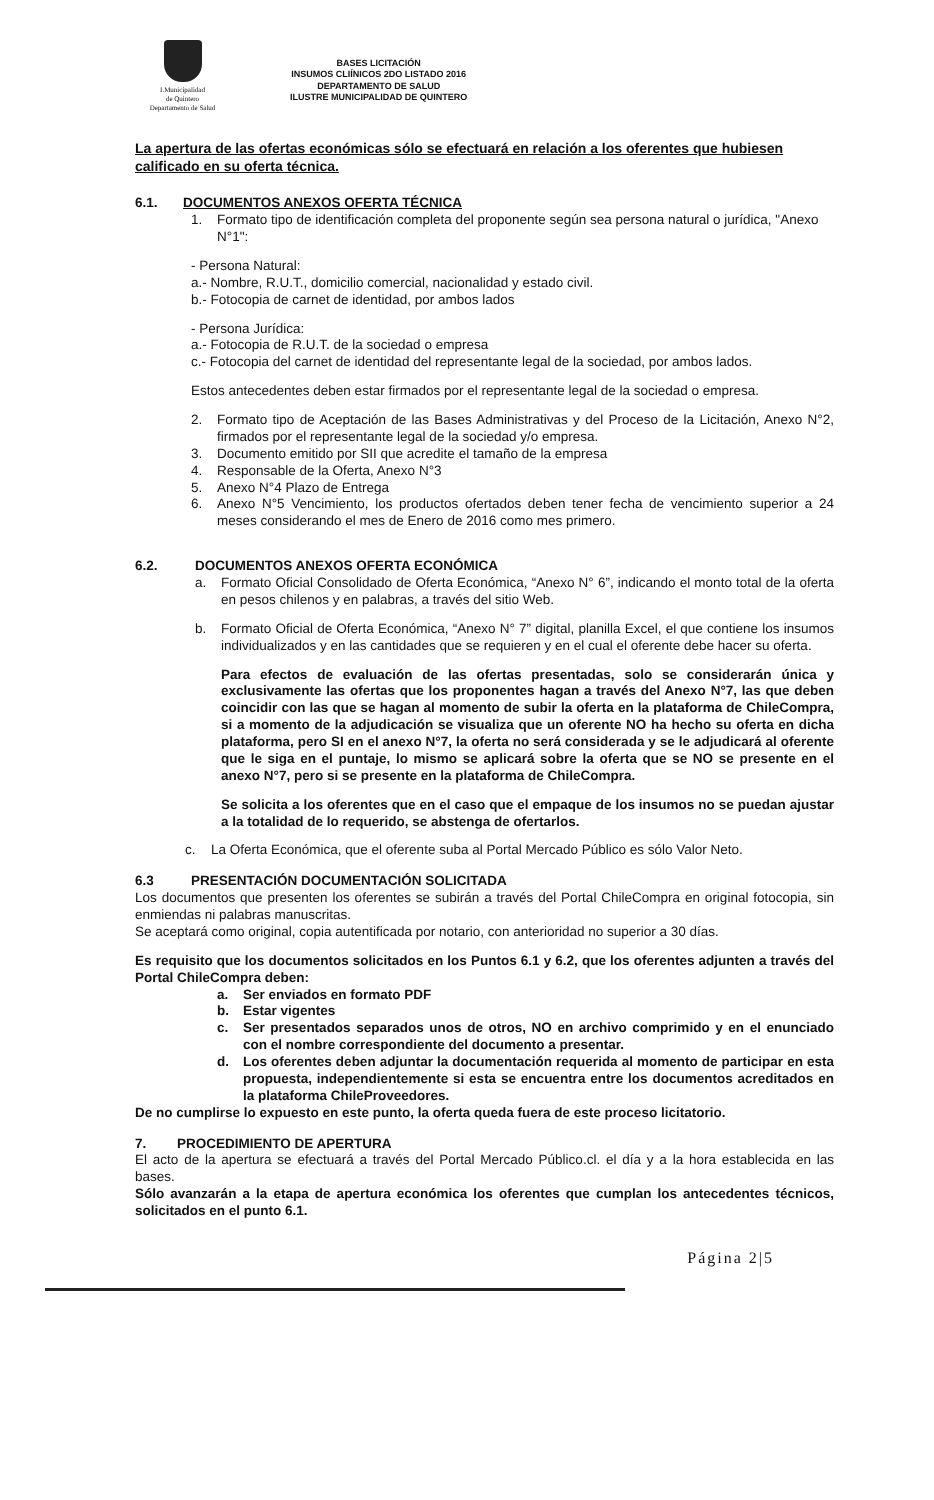I.Municipalidad
de Quintero
Departamento de Salud
BASES LICITACIÓN
INSUMOS CLIÍNICOS 2DO LISTADO 2016
DEPARTAMENTO DE SALUD
ILUSTRE MUNICIPALIDAD DE QUINTERO
La apertura de las ofertas económicas sólo se efectuará en relación a los oferentes que hubiesen calificado en su oferta técnica.
6.1. DOCUMENTOS ANEXOS OFERTA TÉCNICA
1. Formato tipo de identificación completa del proponente según sea persona natural o jurídica, "Anexo N°1":
- Persona Natural:
a.- Nombre, R.U.T., domicilio comercial, nacionalidad y estado civil.
b.- Fotocopia de carnet de identidad, por ambos lados
- Persona Jurídica:
a.- Fotocopia de R.U.T. de la sociedad o empresa
c.- Fotocopia del carnet de identidad del representante legal de la sociedad, por ambos lados.
Estos antecedentes deben estar firmados por el representante legal de la sociedad o empresa.
2. Formato tipo de Aceptación de las Bases Administrativas y del Proceso de la Licitación, Anexo N°2, firmados por el representante legal de la sociedad y/o empresa.
3. Documento emitido por SII que acredite el tamaño de la empresa
4. Responsable de la Oferta, Anexo N°3
5. Anexo N°4 Plazo de Entrega
6. Anexo N°5 Vencimiento, los productos ofertados deben tener fecha de vencimiento superior a 24 meses considerando el mes de Enero de 2016 como mes primero.
6.2. DOCUMENTOS ANEXOS OFERTA ECONÓMICA
a. Formato Oficial Consolidado de Oferta Económica, “Anexo N° 6”, indicando el monto total de la oferta en pesos chilenos y en palabras, a través del sitio Web.
b. Formato Oficial de Oferta Económica, “Anexo N° 7” digital, planilla Excel, el que contiene los insumos individualizados y en las cantidades que se requieren y en el cual el oferente debe hacer su oferta.
Para efectos de evaluación de las ofertas presentadas, solo se considerarán única y exclusivamente las ofertas que los proponentes hagan a través del Anexo N°7, las que deben coincidir con las que se hagan al momento de subir la oferta en la plataforma de ChileCompra, si a momento de la adjudicación se visualiza que un oferente NO ha hecho su oferta en dicha plataforma, pero SI en el anexo N°7, la oferta no será considerada y se le adjudicará al oferente que le siga en el puntaje, lo mismo se aplicará sobre la oferta que se NO se presente en el anexo N°7, pero si se presente en la plataforma de ChileCompra.
Se solicita a los oferentes que en el caso que el empaque de los insumos no se puedan ajustar a la totalidad de lo requerido, se abstenga de ofertarlos.
c. La Oferta Económica, que el oferente suba al Portal Mercado Público es sólo Valor Neto.
6.3 PRESENTACIÓN DOCUMENTACIÓN SOLICITADA
Los documentos que presenten los oferentes se subirán a través del Portal ChileCompra en original fotocopia, sin enmiendas ni palabras manuscritas.
Se aceptará como original, copia autentificada por notario, con anterioridad no superior a 30 días.
Es requisito que los documentos solicitados en los Puntos 6.1 y 6.2, que los oferentes adjunten a través del Portal ChileCompra deben:
a. Ser enviados en formato PDF
b. Estar vigentes
c. Ser presentados separados unos de otros, NO en archivo comprimido y en el enunciado con el nombre correspondiente del documento a presentar.
d. Los oferentes deben adjuntar la documentación requerida al momento de participar en esta propuesta, independientemente si esta se encuentra entre los documentos acreditados en la plataforma ChileProveedores.
De no cumplirse lo expuesto en este punto, la oferta queda fuera de este proceso licitatorio.
7. PROCEDIMIENTO DE APERTURA
El acto de la apertura se efectuará a través del Portal Mercado Público.cl. el día y a la hora establecida en las bases.
Sólo avanzarán a la etapa de apertura económica los oferentes que cumplan los antecedentes técnicos, solicitados en el punto 6.1.
Página 2|5